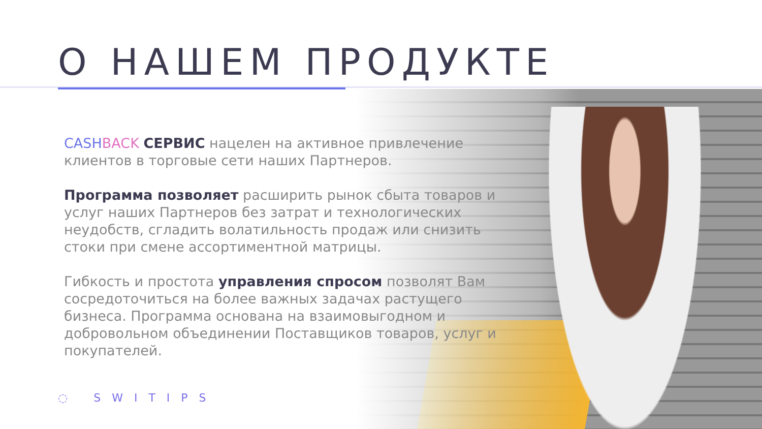О НАШЕМ ПРОДУКТЕ
CASH BACK СЕРВИС нацелен на активное привлечение клиентов в торговые сети наших Партнеров.
Программа позволяет расширить рынок сбыта товаров и услуг наших Партнеров без затрат и технологических неудобств, сгладить волатильность продаж или снизить стоки при смене ассортиментной матрицы.
Гибкость и простота управления спросом позволят Вам сосредоточиться на более важных задачах растущего бизнеса. Программа основана на взаимовыгодном и добровольном объединении Поставщиков товаров, услуг и покупателей.
◌ SWITIPS